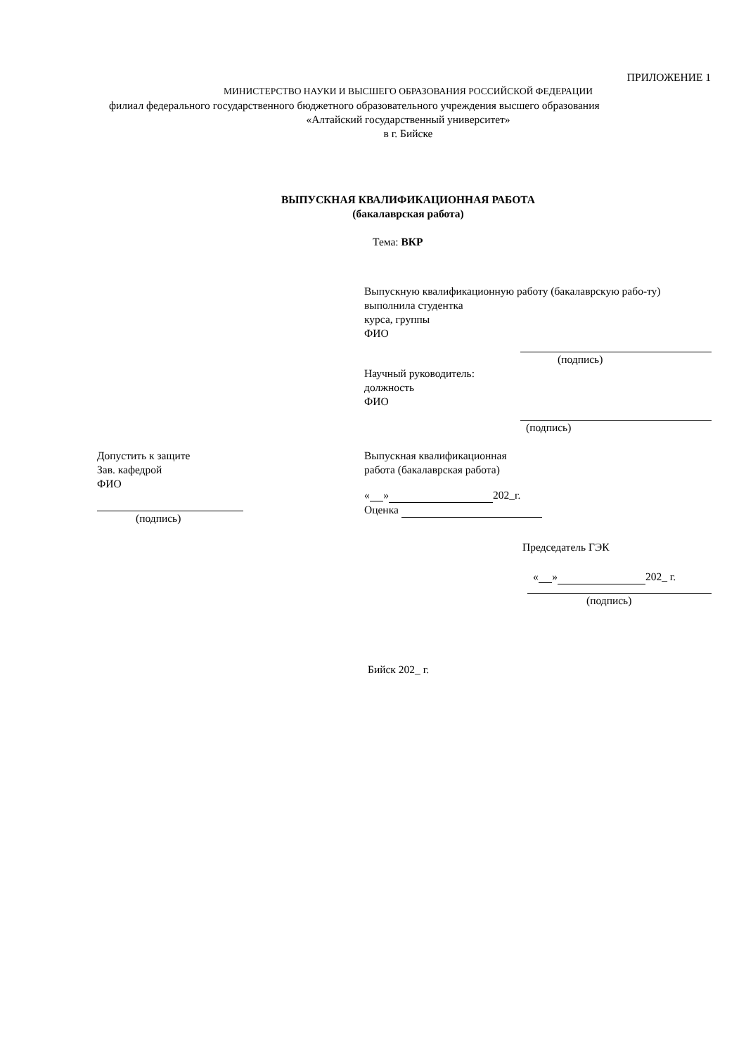ПРИЛОЖЕНИЕ 1
МИНИСТЕРСТВО НАУКИ И ВЫСШЕГО ОБРАЗОВАНИЯ РОССИЙСКОЙ ФЕДЕРАЦИИ
филиал федерального государственного бюджетного образовательного учреждения высшего образования
«Алтайский государственный университет»
в г. Бийске
ВЫПУСКНАЯ КВАЛИФИКАЦИОННАЯ РАБОТА
(бакалаврская работа)
Тема: ВКР
Выпускную квалификационную работу (бакалаврскую рабо-ту)
выполнила студентка
курса, группы
ФИО
(подпись)
Научный руководитель:
должность
ФИО
(подпись)
Допустить к защите
Зав. кафедрой
ФИО
(подпись)
Выпускная квалификационная
работа (бакалаврская работа)
« » 202_г.
Оценка
Председатель ГЭК
« » 202_ г.
(подпись)
Бийск 202_ г.